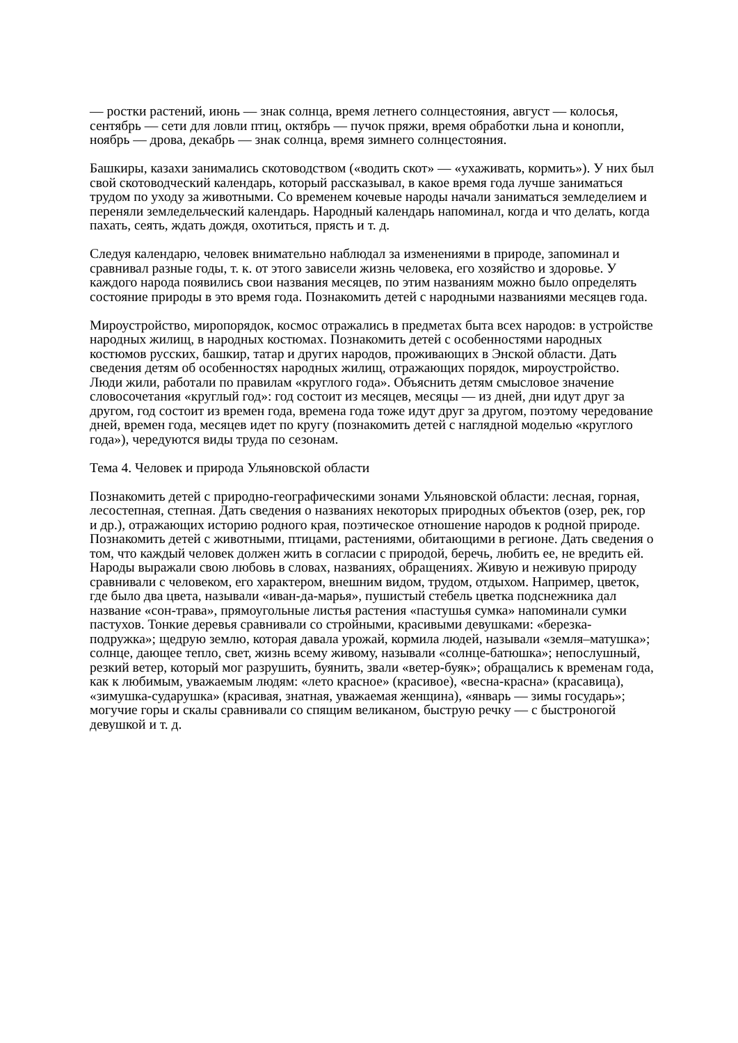— ростки растений, июнь — знак солнца, время летнего солнцестояния, август — колосья, сентябрь — сети для ловли птиц, октябрь — пучок пряжи, время обработки льна и конопли, ноябрь — дрова, декабрь — знак солнца, время зимнего солнцестояния.
Башкиры, казахи занимались скотоводством («водить скот» — «ухаживать, кормить»). У них был свой скотоводческий календарь, который рассказывал, в какое время года лучше заниматься трудом по уходу за животными. Со временем кочевые народы начали заниматься земледелием и переняли земледельческий календарь. Народный календарь напоминал, когда и что делать, когда пахать, сеять, ждать дождя, охотиться, прясть и т. д.
Следуя календарю, человек внимательно наблюдал за изменениями в природе, запоминал и сравнивал разные годы, т. к. от этого зависели жизнь человека, его хозяйство и здоровье. У каждого народа появились свои названия месяцев, по этим названиям можно было определять состояние природы в это время года. Познакомить детей с народными названиями месяцев года.
Мироустройство, миропорядок, космос отражались в предметах быта всех народов: в устройстве народных жилищ, в народных костюмах. Познакомить детей с особенностями народных костюмов русских, башкир, татар и других народов, проживающих в Энской области. Дать сведения детям об особенностях народных жилищ, отражающих порядок, мироустройство. Люди жили, работали по правилам «круглого года». Объяснить детям смысловое значение словосочетания «круглый год»: год состоит из месяцев, месяцы — из дней, дни идут друг за другом, год состоит из времен года, времена года тоже идут друг за другом, поэтому чередование дней, времен года, месяцев идет по кругу (познакомить детей с наглядной моделью «круглого года»), чередуются виды труда по сезонам.
Тема 4. Человек и природа Ульяновской области
Познакомить детей с природно-географическими зонами Ульяновской области: лесная, горная, лесостепная, степная. Дать сведения о названиях некоторых природных объектов (озер, рек, гор и др.), отражающих историю родного края, поэтическое отношение народов к родной природе. Познакомить детей с животными, птицами, растениями, обитающими в регионе. Дать сведения о том, что каждый человек должен жить в согласии с природой, беречь, любить ее, не вредить ей. Народы выражали свою любовь в словах, названиях, обращениях. Живую и неживую природу сравнивали с человеком, его характером, внешним видом, трудом, отдыхом. Например, цветок, где было два цвета, называли «иван-да-марья», пушистый стебель цветка подснежника дал название «сон-трава», прямоугольные листья растения «пастушья сумка» напоминали сумки пастухов. Тонкие деревья сравнивали со стройными, красивыми девушками: «березка-подружка»; щедрую землю, которая давала урожай, кормила людей, называли «земля–матушка»; солнце, дающее тепло, свет, жизнь всему живому, называли «солнце-батюшка»; непослушный, резкий ветер, который мог разрушить, буянить, звали «ветер-буяк»; обращались к временам года, как к любимым, уважаемым людям: «лето красное» (красивое), «весна-красна» (красавица), «зимушка-сударушка» (красивая, знатная, уважаемая женщина), «январь — зимы государь»; могучие горы и скалы сравнивали со спящим великаном, быструю речку — с быстроногой девушкой и т. д.